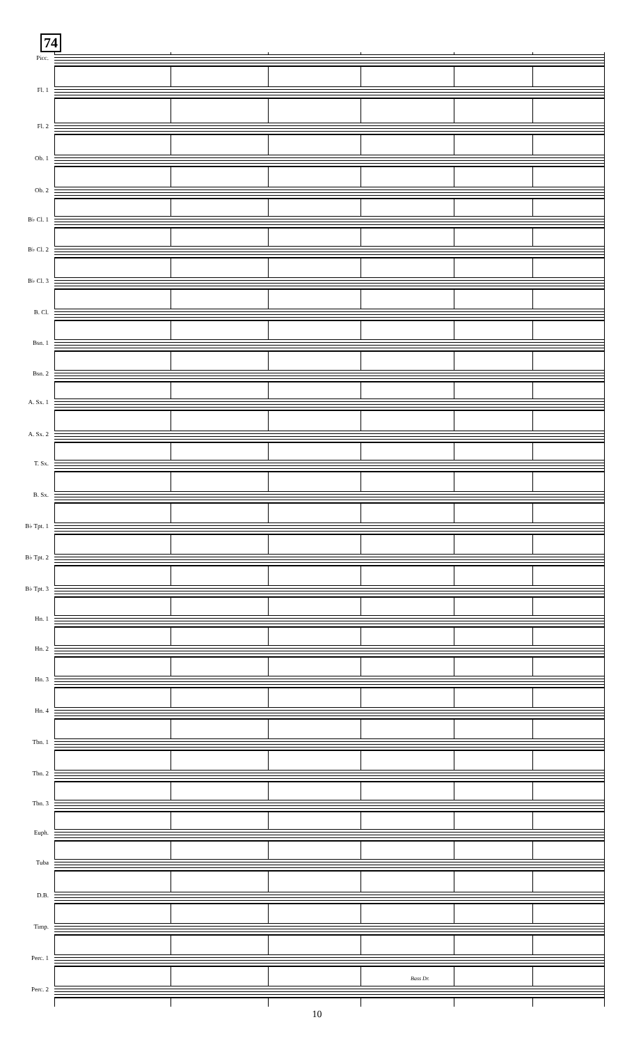74
Picc.
Fl. 1
Fl. 2
Ob. 1
Ob. 2
B♭ Cl. 1
B♭ Cl. 2
B♭ Cl. 3
B. Cl.
Bsn. 1
Bsn. 2
A. Sx. 1
A. Sx. 2
T. Sx.
B. Sx.
B♭ Tpt. 1
B♭ Tpt. 2
B♭ Tpt. 3
Hn. 1
Hn. 2
Hn. 3
Hn. 4
Tbn. 1
Tbn. 2
Tbn. 3
Euph.
Tuba
D.B.
Timp.
Perc. 1
Perc. 2
Bass Dr.
10